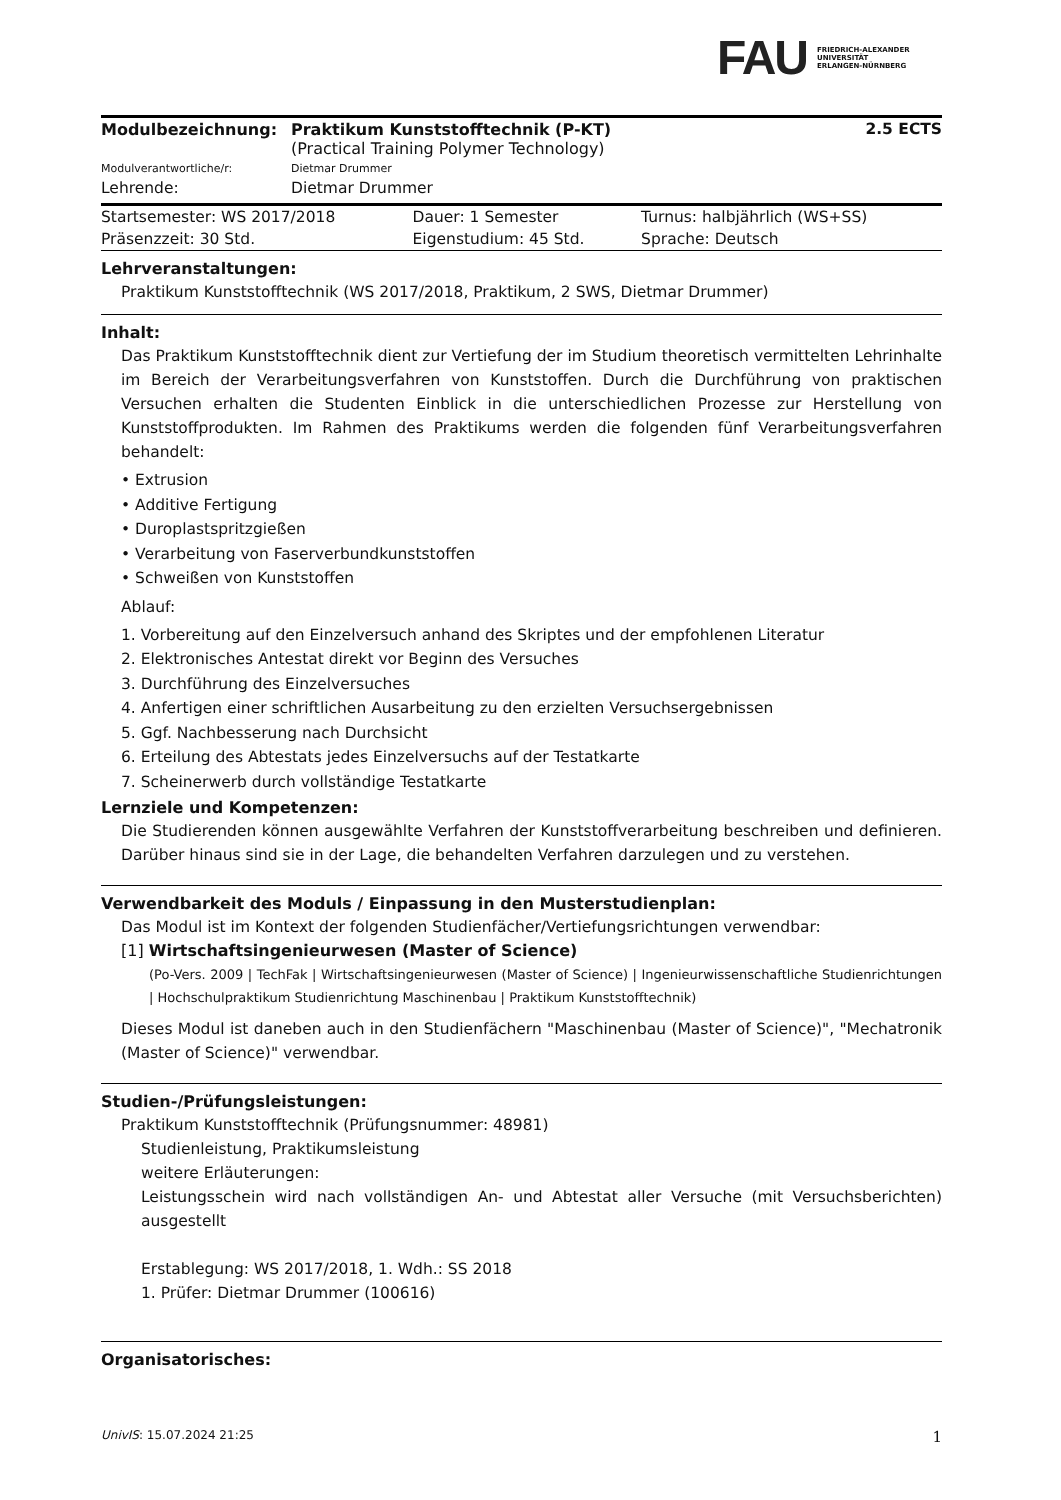FAU
FRIEDRICH-ALEXANDER
UNIVERSITÄT
ERLANGEN-NÜRNBERG
| Modulbezeichnung: | Praktikum Kunststofftechnik (P-KT) (Practical Training Polymer Technology) | 2.5 ECTS |
| Modulverantwortliche/r: | Dietmar Drummer | |
| Lehrende: | Dietmar Drummer | |
| Startsemester: WS 2017/2018 | Dauer: 1 Semester | Turnus: halbjährlich (WS+SS) |
| Präsenzzeit: 30 Std. | Eigenstudium: 45 Std. | Sprache: Deutsch |
Lehrveranstaltungen:
Praktikum Kunststofftechnik (WS 2017/2018, Praktikum, 2 SWS, Dietmar Drummer)
Inhalt:
Das Praktikum Kunststofftechnik dient zur Vertiefung der im Studium theoretisch vermittelten Lehrinhalte im Bereich der Verarbeitungsverfahren von Kunststoffen. Durch die Durchführung von praktischen Versuchen erhalten die Studenten Einblick in die unterschiedlichen Prozesse zur Herstellung von Kunststoffprodukten. Im Rahmen des Praktikums werden die folgenden fünf Verarbeitungsverfahren behandelt:
• Extrusion
• Additive Fertigung
• Duroplastspritzgießen
• Verarbeitung von Faserverbundkunststoffen
• Schweißen von Kunststoffen
Ablauf:
1. Vorbereitung auf den Einzelversuch anhand des Skriptes und der empfohlenen Literatur
2. Elektronisches Antestat direkt vor Beginn des Versuches
3. Durchführung des Einzelversuches
4. Anfertigen einer schriftlichen Ausarbeitung zu den erzielten Versuchsergebnissen
5. Ggf. Nachbesserung nach Durchsicht
6. Erteilung des Abtestats jedes Einzelversuchs auf der Testatkarte
7. Scheinerwerb durch vollständige Testatkarte
Lernziele und Kompetenzen:
Die Studierenden können ausgewählte Verfahren der Kunststoffverarbeitung beschreiben und definieren. Darüber hinaus sind sie in der Lage, die behandelten Verfahren darzulegen und zu verstehen.
Verwendbarkeit des Moduls / Einpassung in den Musterstudienplan:
Das Modul ist im Kontext der folgenden Studienfächer/Vertiefungsrichtungen verwendbar:
[1] Wirtschaftsingenieurwesen (Master of Science)
(Po-Vers. 2009 | TechFak | Wirtschaftsingenieurwesen (Master of Science) | Ingenieurwissenschaftliche Studienrichtungen | Hochschulpraktikum Studienrichtung Maschinenbau | Praktikum Kunststofftechnik)
Dieses Modul ist daneben auch in den Studienfächern "Maschinenbau (Master of Science)", "Mechatronik (Master of Science)" verwendbar.
Studien-/Prüfungsleistungen:
Praktikum Kunststofftechnik (Prüfungsnummer: 48981)
Studienleistung, Praktikumsleistung
weitere Erläuterungen:
Leistungsschein wird nach vollständigen An- und Abtestat aller Versuche (mit Versuchsberichten) ausgestellt
Erstablegung: WS 2017/2018, 1. Wdh.: SS 2018
1. Prüfer: Dietmar Drummer (100616)
Organisatorisches:
UnivIS: 15.07.2024 21:25 1